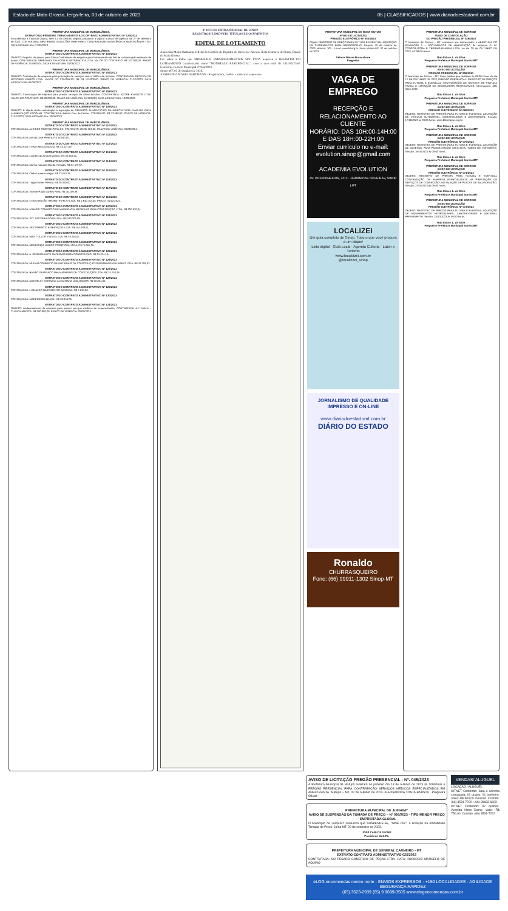Estado de Mato Grosso, terça-feira, 03 de outubro de 2023 05 | CLASSIFICADOS | www.diariodoestadomt.com.br
PREFEITURA MUNICIPAL DE MARCELÂNDIA
EXTRATO DO PRIMEIRO TERMO ADITIVO AO CONTRATO ADMINISTRATIVO Nº 124/2022
Fica alterada a Cláusula Quarta, item 4.1 do contrato original, passando a vigorar o prazo de vigência até 27 de setembro de 2024. CONTRATADA: MPX BRASIL SOLUÇÕES WEB EIRELI. CONTRATANTE: MUNICÍPIO DE MARCELÂNDIA – MT. DATA ASSINATURA: 27/09/2023
PREFEITURA MUNICIPAL DE MARCELÂNDIA
EXTRATO DO CONTRATO ADMINISTRATIVO Nº 103/2023
OBJETO: Registro de preços para futura Contratação de empresa para fornecimento de link de comunicação dedicado de dados. CONTRATADA: SPEEDMAX TELECOM E INFORMATICA LTDA. VALOR DO CONTRATO: R$ 162.000,00. PRAZO DE VIGÊNCIA: 31/08/2024. DATA ASSINATURA: 01/09/2023
PREFEITURA MUNICIPAL DE MARCELÂNDIA
EXTRATO DO CONTRATO ADMINISTRATIVO Nº 104/2023
OBJETO: Contratação de empresa para prestação de serviços com a retífica de motores. CONTRATADA: RETIFICA DE MOTORES KAIRÓS LTDA. VALOR DO CONTRATO: R$ R$ 175.000,00. PRAZO DE VIGÊNCIA: 31/12/2023. DATA ASSINATURA: 06/09/2023
PREFEITURA MUNICIPAL DE MARCELÂNDIA
EXTRATO DO CONTRATO ADMINISTRATIVO Nº 108/2023
OBJETO: Contratação de empresa para prestar serviços de Show Artístico. CONTRATADA: ADORE EVENTOS LTDA. VALOR DO CONTRATO: R$ 80.000,00. PRAZO DE VIGÊNCIA: 31/12/2023. DATA ASSINATURA: 13/09/2023
PREFEITURA MUNICIPAL DE MARCELÂNDIA
EXTRATO DO CONTRATO ADMINISTRATIVO Nº 109/2023
OBJETO: É objeto desta contratação a aquisição de GÊNEROS ALIMENTÍCIOS DA AGRICULTURA FAMILIAR PARA ALIMENTAÇÃO ESCOLAR. CONTRATADA: Ademir Dias de Freitas. CONTRATO: R$ 33.589,93. PRAZO DE VIGÊNCIA: 31/12/2023. DATA ASSINATURA: 30/09/2024
PREFEITURA MUNICIPAL DE MARCELÂNDIA
EXTRATO DO CONTRATO ADMINISTRATIVO Nº 110/2023
CONTRATADA: ALCIDES ONOFRE PICKLER. CONTRATO: R$ 35.153,02. PRAZO DE VIGÊNCIA: 30/09/2024.
EXTRATO DO CONTRATO ADMINISTRATIVO Nº 111/2023
CONTRATADA: Arlindo José Pereira. R$ 35.040,00.
EXTRATO DO CONTRATO ADMINISTRATIVO Nº 112/2023
CONTRATADA: Celson Mitsuru Aizono. R$ 34.627,69.
EXTRATO DO CONTRATO ADMINISTRATIVO Nº 113/2023
CONTRATADA: Lourdes do Amaral Martins. R$ 35.159,21.
EXTRATO DO CONTRATO ADMINISTRATIVO Nº 114/2023
CONTRATADA: Marcio Katsuzo Maeda Yamada. R$ 37.479,97.
EXTRATO DO CONTRATO ADMINISTRATIVO Nº 115/2023
CONTRATADA: Otelo Lautenschlager. R$ 33.610,34.
EXTRATO DO CONTRATO ADMINISTRATIVO Nº 116/2023
CONTRATADA: Tiago Gomes Pereira. R$ 35.040,00.
EXTRATO DO CONTRATO ADMINISTRATIVO Nº 117/2023
CONTRATADA: Vicente Paulo Lunkes Haas. R$ 35.209,98.
EXTRATO DO CONTRATO ADMINISTRATIVO Nº 119/2023
CONTRATADA: CONSTRUÇÃO REGENTE FEIJO LTDA. R$ 1.840.763,56. PRAZO: 31/12/2024.
EXTRATO DO CONTRATO ADMINISTRATIVO Nº 120/2023
CONTRATADA: M BASSI COMERCIO DE MADEIRAS E MATERIAIS PARA CONSTRUÇÃO LTDA. R$ 290.636,34.
EXTRATO DO CONTRATO ADMINISTRATIVO Nº 121/2023
CONTRATADA: SCL DISTRIBUIDORA LTDA. R$ 180.305,09.
EXTRATO DO CONTRATO ADMINISTRATIVO Nº 122/2023
CONTRATADA: 3E COMERCIO E SERVIÇOS LTDA. R$ 154.689,51.
EXTRATO DO CONTRATO ADMINISTRATIVO Nº 123/2023
CONTRATADA: MAX COLLOR TINTAS LTDA. R$ 38.246,67.
EXTRATO DO CONTRATO ADMINISTRATIVO Nº 124/2023
CONTRATADA: MENDONÇA JUNIOR COMERCIAL LTDA. R$ 74.357,35.
EXTRATO DO CONTRATO ADMINISTRATIVO Nº 125/2023
CONTRATADA: A. PEREIRA LEITE MATERIAIS PARA CONSTRUÇÃO. R$ 91.614,18.
EXTRATO DO CONTRATO ADMINISTRATIVO Nº 126/2023
CONTRATADA: MUDAR COMERCIO DE MATERIAIS DE CONSTRUÇÃO FERRAMENTAS E EPEI S LTDA. R$ 41.396,62.
EXTRATO DO CONTRATO ADMINISTRATIVO Nº 127/2023
CONTRATADA: BARAO DE PIRACICABA MATERIAIS DE CONSTRUÇÃO LTDA. R$ 15.756,45.
EXTRATO DO CONTRATO ADMINISTRATIVO Nº 128/2023
CONTRATADA: NATHIELLY CAROLINY ALCANTARA LIMA RAMOS. R$ 18.834,05.
EXTRATO DO CONTRATO ADMINISTRATIVO Nº 129/2023
CONTRATADA: LUANA DO NASCIMENTO SANTANA. R$ 7.515,60.
EXTRATO DO CONTRATO ADMINISTRATIVO Nº 130/2023
CONTRATADA: MADEIREIRA BRASIL. R$ 26.959,06.
EXTRATO DO CONTRATO ADMINISTRATIVO Nº 131/2023
OBJETO: credenciamento de empresa para prestar serviços médicos de especialidades. CONTRATADA: A.F. AYALA – CLINICA MÉDICA. R$ 300.000,00. PRAZO DE VIGÊNCIA: 25/09/2024.
1º OFÍCIO EXTRAJUDICIAL DE SINOP
REGISTRO DE IMÓVEIS, TÍTULOS E DOCUMENTOS
EDITAL DE LOTEAMENTO
Aparecida Maria Hartmann, Oficial do Cartório de Registro de Imóveis e Anexos, desta Comarca de Sinop, Estado de Mato Grosso.
Faz saber a todos que MONREALE EMPREENDIMENTOS SPE LTDA requereu o REGISTRO DO LOTEAMENTO caracterizado como "MONREALE RESIDENCIAL", com a área total de 243.185,73m². Conforme Decreto Municipal nº 183/2023.
Sinop-MT, 02 de Outubro de 2023.
APARECIDA MARIA HARTMANN - Registradora, conferi e subscrevi o presente.
PREFEITURA MUNICIPAL DE NOVA MUTUM
AVISO DE LICITAÇÃO
PREGÃO ELETRÔNICO Nº 053/2023
Objeto: REGISTRO DE PREÇO PARA FUTURA E EVENTUAL AQUISIÇÃO DE SUPRIMENTOS PARA IMPRESSORAS. Disputa: 19 de outubro de 2023. Horário: 10h - Local: www.bll.org.br. Nova Mutum-MT, 02 de outubro de 2023.
Débora Maiara Brancalione
Pregoeira
VAGA DE EMPREGO
RECEPÇÃO E RELACIONAMENTO AO CLIENTE
HORÁRIO: DAS 10H:00-14H:00 E DAS 18H:00-22H:00
Enviar currículo no e-mail: evolution.sinop@gmail.com
ACADEMIA EVOLUTION
AV. DOS PINHEIROS, 2412 - JARDIM DAS OLIVEIRAS, SINOP | MT
LOCALIZEI
Um guia completo de Sinop. Tudo o que você procura a um clique!
Lista digital · Guia Local · Agenda Cultural · Lazer e Turismo
www.localizzei.com.br
@localizzei_sinop
JORNALISMO DE QUALIDADE IMPRESSO E ON-LINE
www.diariodoestadomt.com.br
DIÁRIO DO ESTADO
Ronaldo
CHURRASQUEIRO
Fone: (66) 99911-1302 Sinop-MT
PREFEITURA MUNICIPAL DE SORRISO
AVISO DE CONVOCAÇÃO
DO PREGÃO PRESENCIAL Nº 028/2023
O Município de Sorriso – MT, comunica aos interessados a ABERTURA DO ENVELOPE 2 – DOCUMENTOS DE HABILITAÇÃO da empresa D. W. CONSTRUTORA E TERRAPLENAGEM LTDA, no dia 28 de OUTUBRO DE 2023, AS 08:00 Horas.
Rob Edson L. da Silva
Pregoeiro Prefeitura Municipal Sorriso/MT
PREFEITURA MUNICIPAL DE SORRISO
AVISO DE LICITAÇÃO
PREGÃO PRESENCIAL Nº 059/2023
O Município de Sorriso – MT, torna público que realizará às 08:00 horas do dia 17 DE OUTUBRO DE 2023, PREGÃO PRESENCIAL: REGISTRO DE PREÇOS PARA FUTURA E EVENTUAL CONTRATAÇÃO DE SERVIÇO DE PINTURA FACIAL E LOCAÇÃO DE BRINQUEDOS RECREATIVOS. Informações: (66) 3545-4700.
Rob Edson L. da Silva
Pregoeiro Prefeitura Municipal Sorriso/MT
PREFEITURA MUNICIPAL DE SORRISO
AVISO DE LICITAÇÃO
PREGÃO ELETRÔNICO Nº 069/2023
OBJETO: REGISTRO DE PREÇOS PARA FUTURA E EVENTUAL AQUISIÇÃO DE VEÍCULO AUTOMÓVEL, MOTOCICLETAS E ACESSÓRIOS. Sessão: 17/10/2023 às 09:00 horas. www.bllcompras.org.br.
Rob Edson L. da Silva
Pregoeiro Prefeitura Municipal Sorriso/MT
PREFEITURA MUNICIPAL DE SORRISO
AVISO DE LICITAÇÃO
PREGÃO ELETRÔNICO Nº 070/2023
OBJETO: REGISTRO DE PREÇOS PARA FUTURA E EVENTUAL AQUISIÇÃO DE MATERIAL PARA PAVIMENTAÇÃO ASFÁLTICA, TUBOS DE CONCRETO. Sessão: 18/10/2023 às 09:00 horas.
Rob Edson L. da Silva
Pregoeiro Prefeitura Municipal Sorriso/MT
PREFEITURA MUNICIPAL DE SORRISO
AVISO DE LICITAÇÃO
PREGÃO ELETRÔNICO Nº 071/2023
OBJETO: REGISTRO DE PREÇOS PARA FUTURA E EVENTUAL CONTRATAÇÃO DE EMPRESA ESPECIALIZADA NA PRESTAÇÃO DE SERVIÇOS DE CONFECÇÃO, INSTALAÇÃO DE PLACAS DE INAUGURAÇÃO. Sessão: 23/10/2023 às 09:00 horas.
Rob Edson L. da Silva
Pregoeiro Prefeitura Municipal Sorriso/MT
PREFEITURA MUNICIPAL DE SORRISO
AVISO DE LICITAÇÃO
PREGÃO ELETRÔNICO Nº 072/2023
OBJETO: REGISTRO DE PREÇOS PARA FUTURA E EVENTUAL AQUISIÇÃO DE EQUIPAMENTOS HOSPITALARES, LABORATORIAIS E MATERIAL PERMANENTE. Sessão: 24/10/2023 às 09:00 horas.
Rob Edson L. da Silva
Pregoeiro Prefeitura Municipal Sorriso/MT
AVISO DE LICITAÇÃO PREGÃO PRESENCIAL - Nº. 045/2023
A Prefeitura Municipal de Matupá realizará no próximo dia 18 de outubro de 2023 às 10h00min o PREGÃO PRESENCIAL PARA CONTRATAÇÃO SERVIÇOS MÉDICOS ESPECIALIZADOS EM ANESTESISTA. Matupá – MT, 02 de outubro de 2023. ALEXSANDRA TOSTA BATISTA - Pregoeira Oficial –
PREFEITURA MUNICIPAL DE JUINA/MT
AVISO DE SUSPENSÃO DA TOMADA DE PREÇO – Nº 026/2023 - TIPO MENOR PREÇO – EMPREITADA GLOBAL
O Município de Juína-MT comunica que SUSPENDE-SE, "SINE DIE", a licitação na modalidade Tomada de Preço. Juína-MT, 29 de setembro de 2023.
JOSÉ CARLOS DIVINO
Presidente da C.P.L
PREFEITURA MUNICIPAL DE GENERAL CARNEIRO - MT
EXTRATO CONTRATO ADMINISTRATIVO 025/2023
CONTRATADA: SO PESADO COMERCIO DE PEÇAS LTDA. DATA: 28/09/2023 MARCELO DE AQUINO
VENDAS/ ALUGUEL
LOCAÇÃO / ALUGUEL
KITNET Contendo: Sala e cozinha conjugada, 01 quarto, 01 banheiro. Valor: R$ 500,00 mensais. Contato: (66) 3531-7222 / (66) 99633-6623
KITNET Contendo: 02 quartos. Avenida Notre Dame. Valor: R$ 750,00. Contato: (66) 3531-7222
eLOG encomendas centro-norte · ENVIOS EXPRESSOS · +150 LOCALIDADES · AGILIDADE SEGURANÇA RAPIDEZ
(65) 3623-2939 (65) 9 9699-3505 www.elogencomendas.com.br